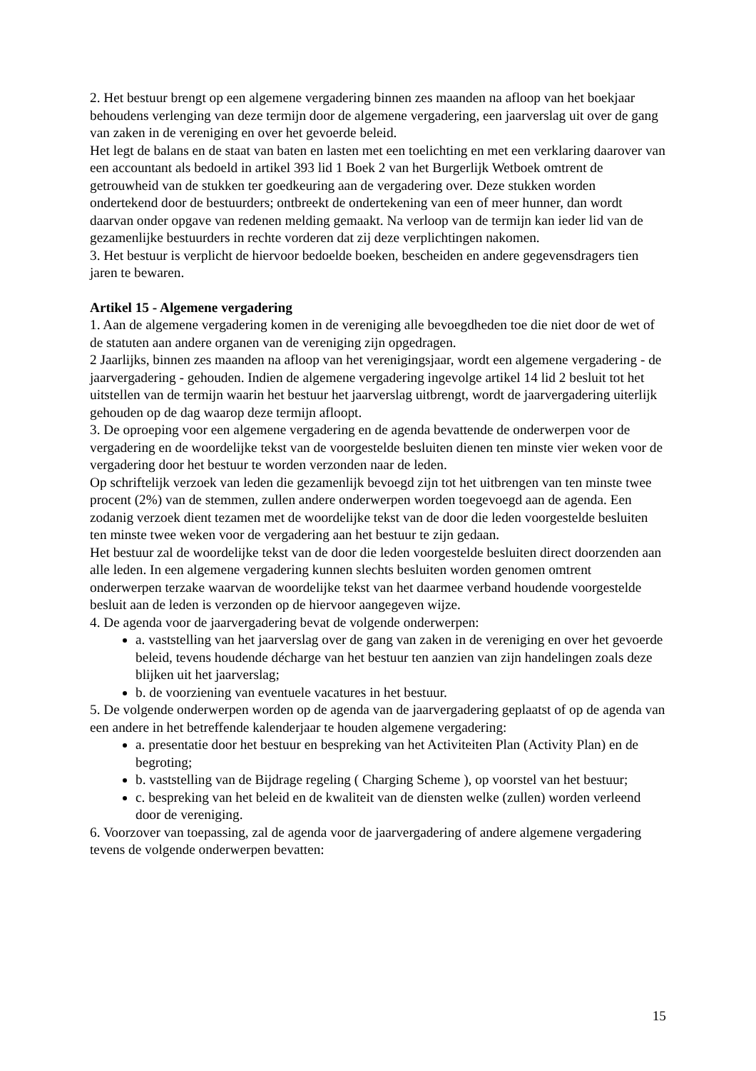2. Het bestuur brengt op een algemene vergadering binnen zes maanden na afloop van het boekjaar behoudens verlenging van deze termijn door de algemene vergadering, een jaarverslag uit over de gang van zaken in de vereniging en over het gevoerde beleid.
Het legt de balans en de staat van baten en lasten met een toelichting en met een verklaring daarover van een accountant als bedoeld in artikel 393 lid 1 Boek 2 van het Burgerlijk Wetboek omtrent de getrouwheid van de stukken ter goedkeuring aan de vergadering over. Deze stukken worden ondertekend door de bestuurders; ontbreekt de ondertekening van een of meer hunner, dan wordt daarvan onder opgave van redenen melding gemaakt. Na verloop van de termijn kan ieder lid van de gezamenlijke bestuurders in rechte vorderen dat zij deze verplichtingen nakomen.
3. Het bestuur is verplicht de hiervoor bedoelde boeken, bescheiden en andere gegevensdragers tien jaren te bewaren.
Artikel 15 - Algemene vergadering
1. Aan de algemene vergadering komen in de vereniging alle bevoegdheden toe die niet door de wet of de statuten aan andere organen van de vereniging zijn opgedragen.
2 Jaarlijks, binnen zes maanden na afloop van het verenigingsjaar, wordt een algemene vergadering - de jaarvergadering - gehouden. Indien de algemene vergadering ingevolge artikel 14 lid 2 besluit tot het uitstellen van de termijn waarin het bestuur het jaarverslag uitbrengt, wordt de jaarvergadering uiterlijk gehouden op de dag waarop deze termijn afloopt.
3. De oproeping voor een algemene vergadering en de agenda bevattende de onderwerpen voor de vergadering en de woordelijke tekst van de voorgestelde besluiten dienen ten minste vier weken voor de vergadering door het bestuur te worden verzonden naar de leden.
Op schriftelijk verzoek van leden die gezamenlijk bevoegd zijn tot het uitbrengen van ten minste twee procent (2%) van de stemmen, zullen andere onderwerpen worden toegevoegd aan de agenda. Een zodanig verzoek dient tezamen met de woordelijke tekst van de door die leden voorgestelde besluiten ten minste twee weken voor de vergadering aan het bestuur te zijn gedaan.
Het bestuur zal de woordelijke tekst van de door die leden voorgestelde besluiten direct doorzenden aan alle leden. In een algemene vergadering kunnen slechts besluiten worden genomen omtrent onderwerpen terzake waarvan de woordelijke tekst van het daarmee verband houdende voorgestelde besluit aan de leden is verzonden op de hiervoor aangegeven wijze.
4. De agenda voor de jaarvergadering bevat de volgende onderwerpen:
a. vaststelling van het jaarverslag over de gang van zaken in de vereniging en over het gevoerde beleid, tevens houdende décharge van het bestuur ten aanzien van zijn handelingen zoals deze blijken uit het jaarverslag;
b. de voorziening van eventuele vacatures in het bestuur.
5. De volgende onderwerpen worden op de agenda van de jaarvergadering geplaatst of op de agenda van een andere in het betreffende kalenderjaar te houden algemene vergadering:
a. presentatie door het bestuur en bespreking van het Activiteiten Plan (Activity Plan) en de begroting;
b. vaststelling van de Bijdrage regeling ( Charging Scheme ), op voorstel van het bestuur;
c. bespreking van het beleid en de kwaliteit van de diensten welke (zullen) worden verleend door de vereniging.
6. Voorzover van toepassing, zal de agenda voor de jaarvergadering of andere algemene vergadering tevens de volgende onderwerpen bevatten:
15